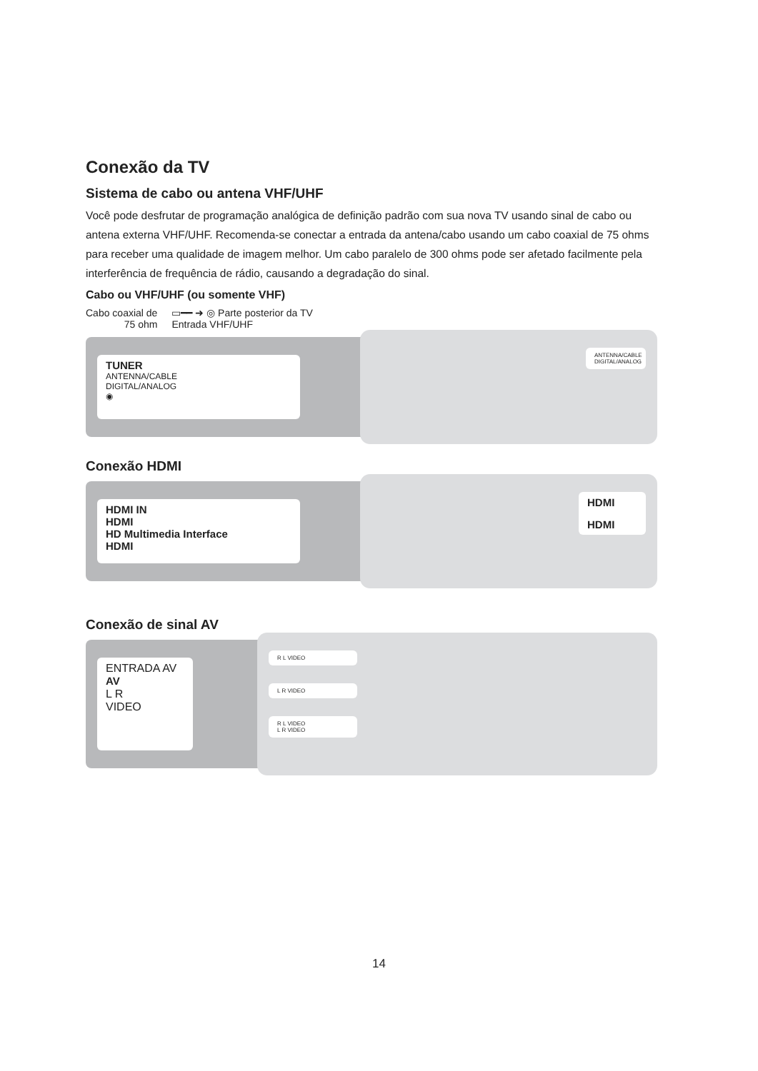Conexão da TV
Sistema de cabo ou antena VHF/UHF
Você pode desfrutar de programação analógica de definição padrão com sua nova TV usando sinal de cabo ou antena externa VHF/UHF. Recomenda-se conectar a entrada da antena/cabo usando um cabo coaxial de 75 ohms para receber uma qualidade de imagem melhor. Um cabo paralelo de 300 ohms pode ser afetado facilmente pela interferência de frequência de rádio, causando a degradação do sinal.
Cabo ou VHF/UHF (ou somente VHF)
Cabo coaxial de
75 ohm
▭━━ ➜ ◎ Parte posterior da TV
Entrada VHF/UHF
TUNER
ANTENNA/CABLE
DIGITAL/ANALOG
◉
ANTENNA/CABLE DIGITAL/ANALOG
Conexão HDMI
HDMI IN
HDMI
HD Multimedia Interface
HDMI
HDMI
HDMI
Conexão de sinal AV
ENTRADA AV
AV
L R
VIDEO
R L VIDEO
L R VIDEO
R L VIDEO
L R VIDEO
14